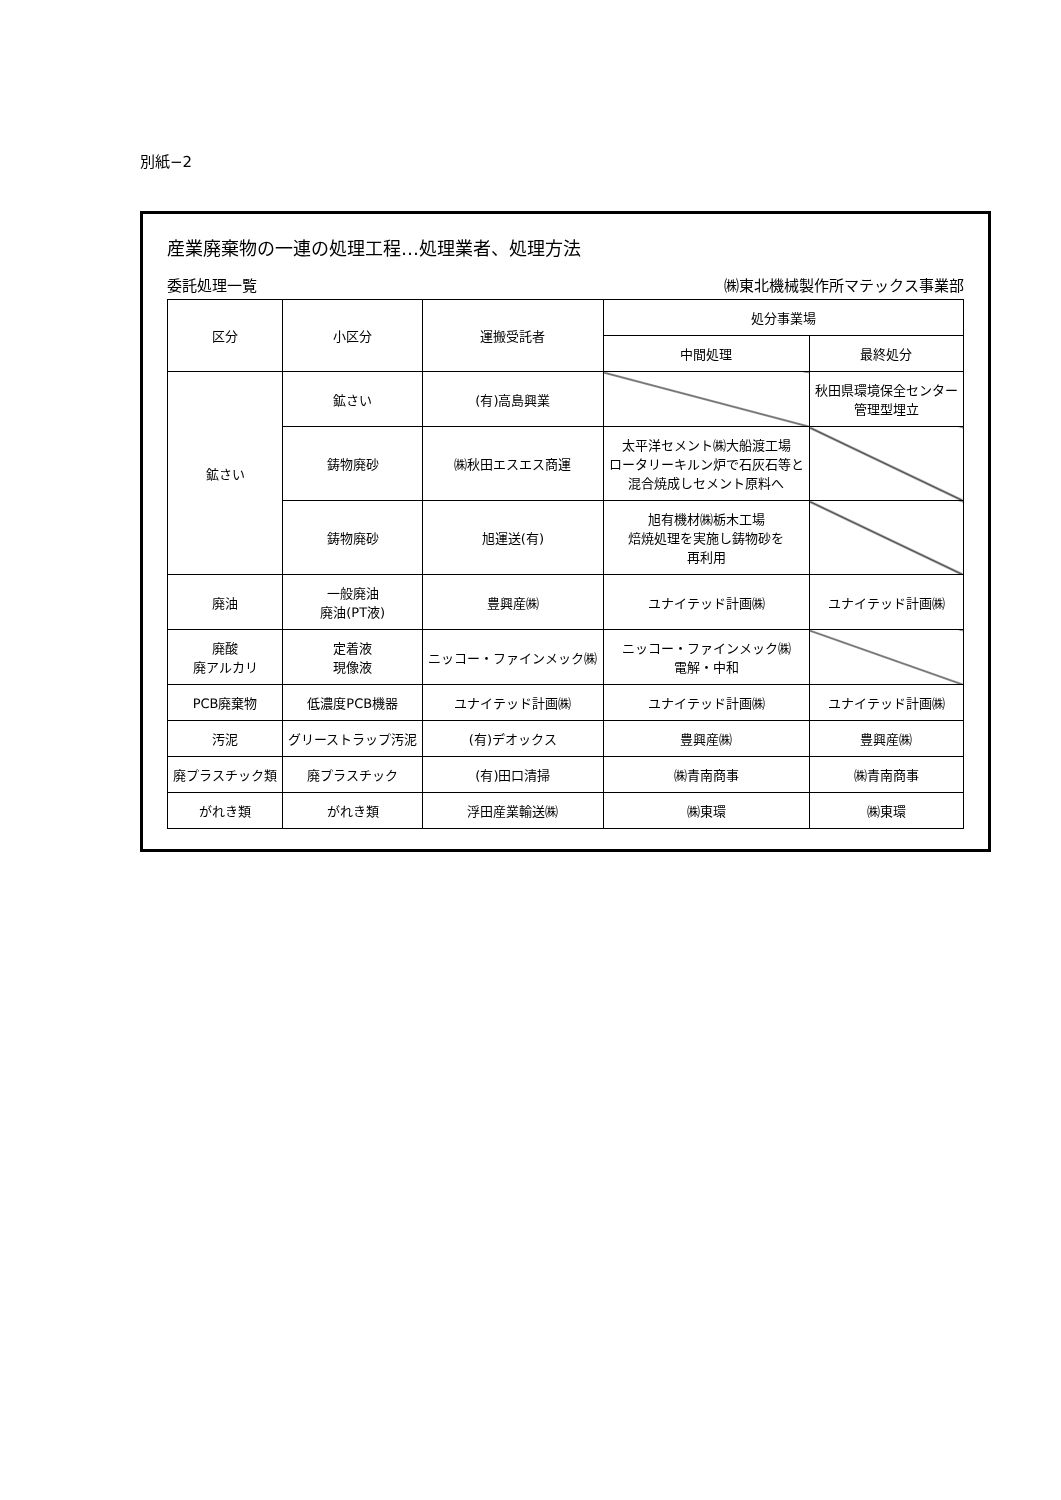別紙−2
産業廃棄物の一連の処理工程…処理業者、処理方法
委託処理一覧 ㈱東北機械製作所マテックス事業部
| 区分 | 小区分 | 運搬受託者 | 処分事業場 | |
| --- | --- | --- | --- | --- |
| | | | 中間処理 | 最終処分 |
| 鉱さい | 鉱さい | (有)高島興業 | | 秋田県環境保全センター 管理型埋立 |
| | 鋳物廃砂 | ㈱秋田エスエス商運 | 太平洋セメント㈱大船渡工場 ロータリーキルン炉で石灰石等と 混合焼成しセメント原料へ | |
| | 鋳物廃砂 | 旭運送(有) | 旭有機材㈱栃木工場 焙焼処理を実施し鋳物砂を 再利用 | |
| 廃油 | 一般廃油 廃油(PT液) | 豊興産㈱ | ユナイテッド計画㈱ | ユナイテッド計画㈱ |
| 廃酸 廃アルカリ | 定着液 現像液 | ニッコー・ファインメック㈱ | ニッコー・ファインメック㈱ 電解・中和 | |
| PCB廃棄物 | 低濃度PCB機器 | ユナイテッド計画㈱ | ユナイテッド計画㈱ | ユナイテッド計画㈱ |
| 汚泥 | グリーストラップ汚泥 | (有)デオックス | 豊興産㈱ | 豊興産㈱ |
| 廃プラスチック類 | 廃プラスチック | (有)田口清掃 | ㈱青南商事 | ㈱青南商事 |
| がれき類 | がれき類 | 浮田産業輸送㈱ | ㈱東環 | ㈱東環 |